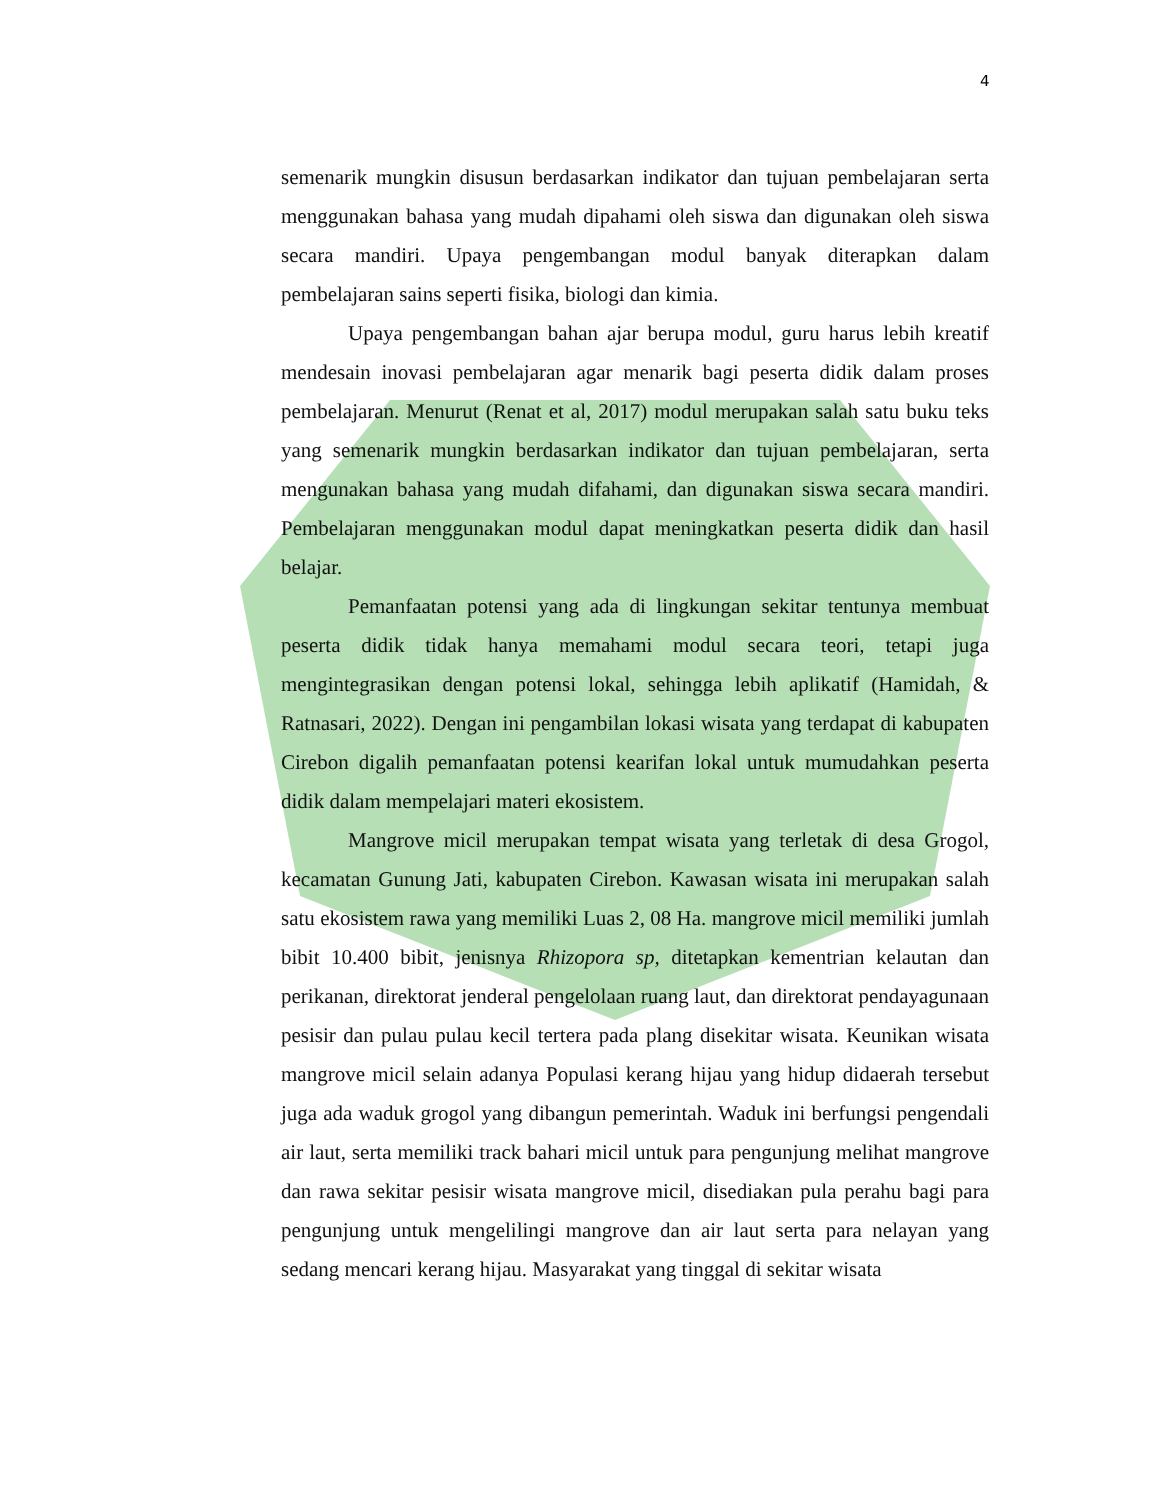4
semenarik mungkin disusun berdasarkan indikator dan tujuan pembelajaran serta menggunakan bahasa yang mudah dipahami oleh siswa dan digunakan oleh siswa secara mandiri. Upaya pengembangan modul banyak diterapkan dalam pembelajaran sains seperti fisika, biologi dan kimia.
Upaya pengembangan bahan ajar berupa modul, guru harus lebih kreatif mendesain inovasi pembelajaran agar menarik bagi peserta didik dalam proses pembelajaran. Menurut (Renat et al, 2017) modul merupakan salah satu buku teks yang semenarik mungkin berdasarkan indikator dan tujuan pembelajaran, serta mengunakan bahasa yang mudah difahami, dan digunakan siswa secara mandiri. Pembelajaran menggunakan modul dapat meningkatkan peserta didik dan hasil belajar.
Pemanfaatan potensi yang ada di lingkungan sekitar tentunya membuat peserta didik tidak hanya memahami modul secara teori, tetapi juga mengintegrasikan dengan potensi lokal, sehingga lebih aplikatif (Hamidah, & Ratnasari, 2022). Dengan ini pengambilan lokasi wisata yang terdapat di kabupaten Cirebon digalih pemanfaatan potensi kearifan lokal untuk mumudahkan peserta didik dalam mempelajari materi ekosistem.
Mangrove micil merupakan tempat wisata yang terletak di desa Grogol, kecamatan Gunung Jati, kabupaten Cirebon. Kawasan wisata ini merupakan salah satu ekosistem rawa yang memiliki Luas 2, 08 Ha. mangrove micil memiliki jumlah bibit 10.400 bibit, jenisnya Rhizopora sp, ditetapkan kementrian kelautan dan perikanan, direktorat jenderal pengelolaan ruang laut, dan direktorat pendayagunaan pesisir dan pulau pulau kecil tertera pada plang disekitar wisata. Keunikan wisata mangrove micil selain adanya Populasi kerang hijau yang hidup didaerah tersebut juga ada waduk grogol yang dibangun pemerintah. Waduk ini berfungsi pengendali air laut, serta memiliki track bahari micil untuk para pengunjung melihat mangrove dan rawa sekitar pesisir wisata mangrove micil, disediakan pula perahu bagi para pengunjung untuk mengelilingi mangrove dan air laut serta para nelayan yang sedang mencari kerang hijau. Masyarakat yang tinggal di sekitar wisata